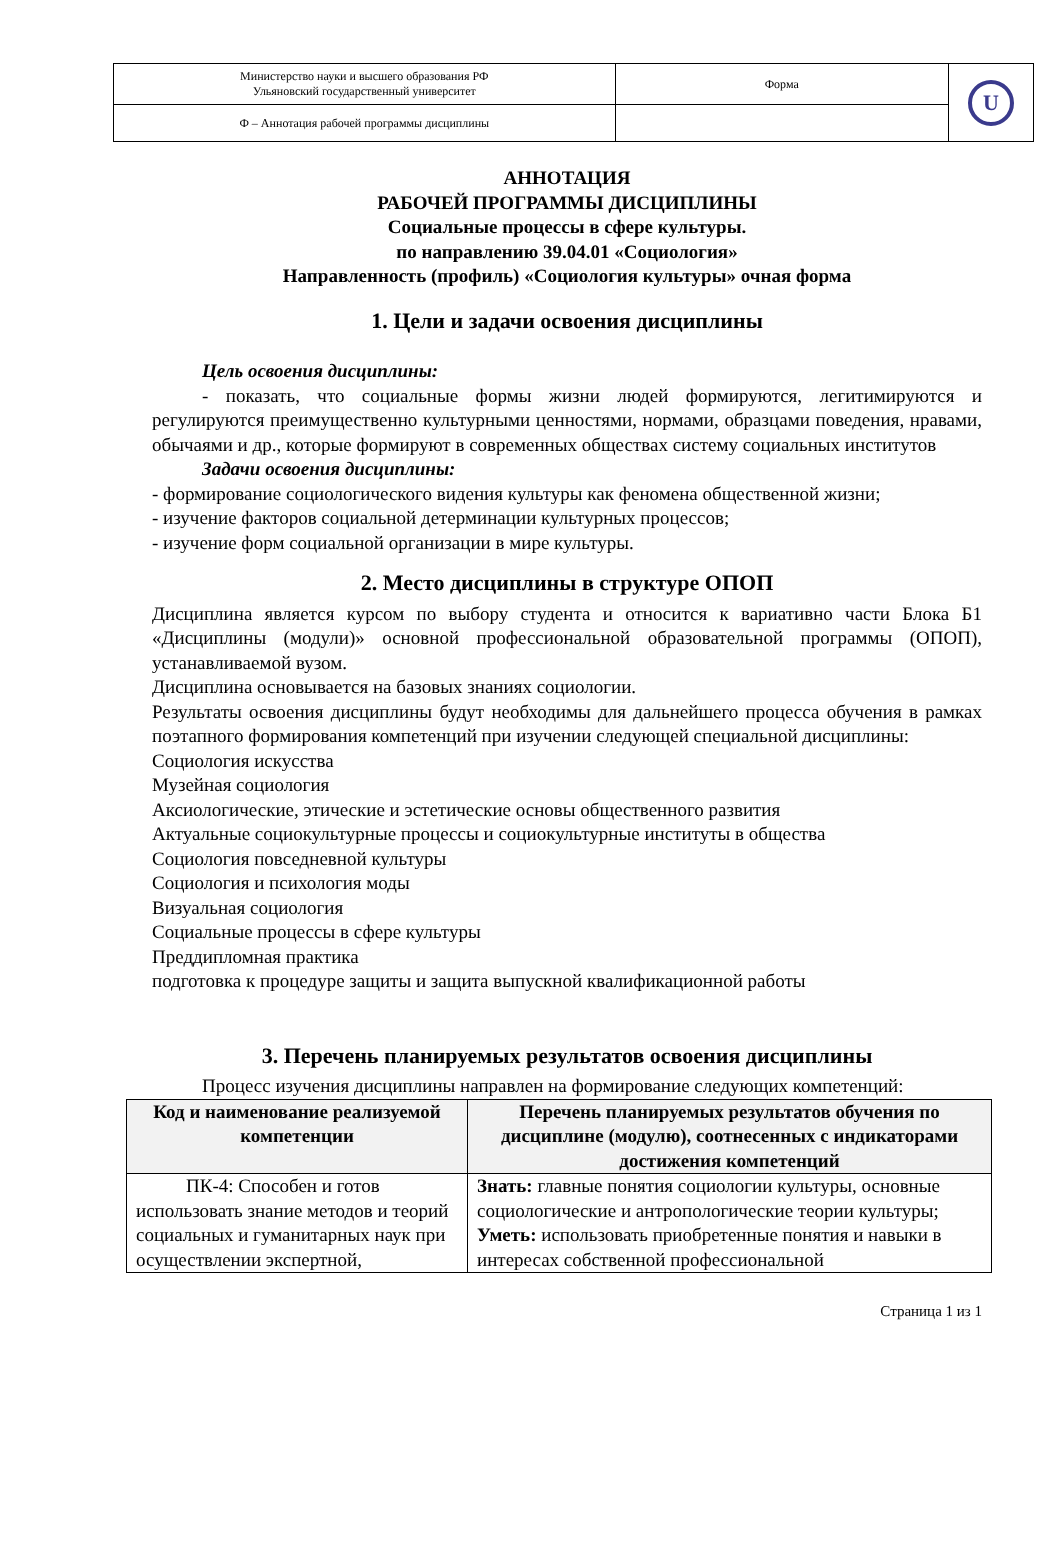| Министерство науки и высшего образования РФ Ульяновский государственный университет | Форма | U |
| Ф – Аннотация рабочей программы дисциплины | | |
АННОТАЦИЯ
РАБОЧЕЙ ПРОГРАММЫ ДИСЦИПЛИНЫ
Социальные процессы в сфере культуры.
по направлению 39.04.01 «Социология»
Направленность (профиль) «Социология культуры» очная форма
1. Цели и задачи освоения дисциплины
Цель освоения дисциплины:
- показать, что социальные формы жизни людей формируются, легитимируются и регулируются преимущественно культурными ценностями, нормами, образцами поведения, нравами, обычаями и др., которые формируют в современных обществах систему социальных институтов
Задачи освоения дисциплины:
- формирование социологического видения культуры как феномена общественной жизни;
- изучение факторов социальной детерминации культурных процессов;
- изучение форм социальной организации в мире культуры.
2. Место дисциплины в структуре ОПОП
Дисциплина является курсом по выбору студента и относится к вариативно части Блока Б1 «Дисциплины (модули)» основной профессиональной образовательной программы (ОПОП), устанавливаемой вузом.
Дисциплина основывается на базовых знаниях социологии.
Результаты освоения дисциплины будут необходимы для дальнейшего процесса обучения в рамках поэтапного формирования компетенций при изучении следующей специальной дисциплины:
Социология искусства
Музейная социология
Аксиологические, этические и эстетические основы общественного развития
Актуальные социокультурные процессы и социокультурные институты в общества
Социология повседневной культуры
Социология и психология моды
Визуальная социология
Социальные процессы в сфере культуры
Преддипломная практика
подготовка к процедуре защиты и защита выпускной квалификационной работы
3. Перечень планируемых результатов освоения дисциплины
Процесс изучения дисциплины направлен на формирование следующих компетенций:
| Код и наименование реализуемой компетенции | Перечень планируемых результатов обучения по дисциплине (модулю), соотнесенных с индикаторами достижения компетенций |
| --- | --- |
| ПК-4: Способен и готов использовать знание методов и теорий социальных и гуманитарных наук при осуществлении экспертной, | Знать: главные понятия социологии культуры, основные социологические и антропологические теории культуры; Уметь: использовать приобретенные понятия и навыки в интересах собственной профессиональной |
Страница 1 из 1